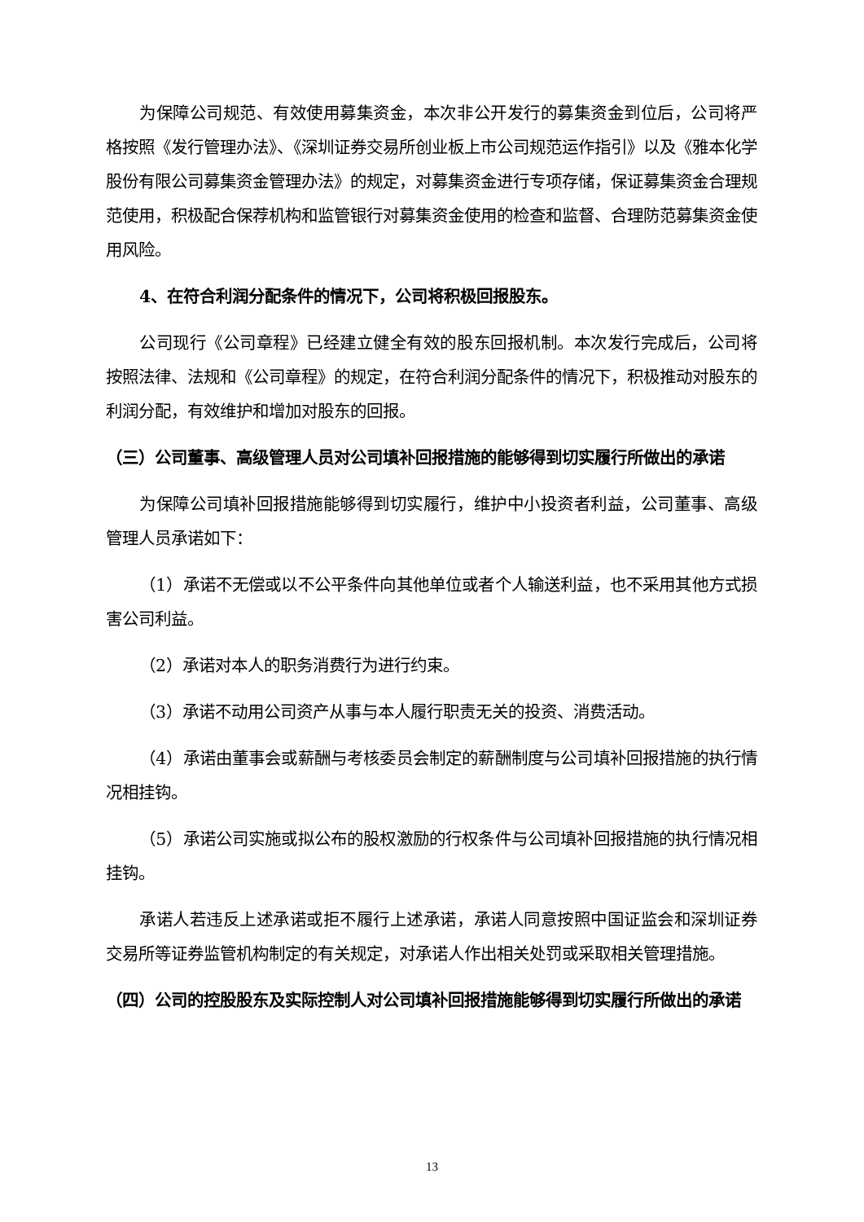为保障公司规范、有效使用募集资金，本次非公开发行的募集资金到位后，公司将严格按照《发行管理办法》、《深圳证券交易所创业板上市公司规范运作指引》以及《雅本化学股份有限公司募集资金管理办法》的规定，对募集资金进行专项存储，保证募集资金合理规范使用，积极配合保荐机构和监管银行对募集资金使用的检查和监督、合理防范募集资金使用风险。
4、在符合利润分配条件的情况下，公司将积极回报股东。
公司现行《公司章程》已经建立健全有效的股东回报机制。本次发行完成后，公司将按照法律、法规和《公司章程》的规定，在符合利润分配条件的情况下，积极推动对股东的利润分配，有效维护和增加对股东的回报。
（三）公司董事、高级管理人员对公司填补回报措施的能够得到切实履行所做出的承诺
为保障公司填补回报措施能够得到切实履行，维护中小投资者利益，公司董事、高级管理人员承诺如下：
（1）承诺不无偿或以不公平条件向其他单位或者个人输送利益，也不采用其他方式损害公司利益。
（2）承诺对本人的职务消费行为进行约束。
（3）承诺不动用公司资产从事与本人履行职责无关的投资、消费活动。
（4）承诺由董事会或薪酬与考核委员会制定的薪酬制度与公司填补回报措施的执行情况相挂钩。
（5）承诺公司实施或拟公布的股权激励的行权条件与公司填补回报措施的执行情况相挂钩。
承诺人若违反上述承诺或拒不履行上述承诺，承诺人同意按照中国证监会和深圳证券交易所等证券监管机构制定的有关规定，对承诺人作出相关处罚或采取相关管理措施。
（四）公司的控股股东及实际控制人对公司填补回报措施能够得到切实履行所做出的承诺
13